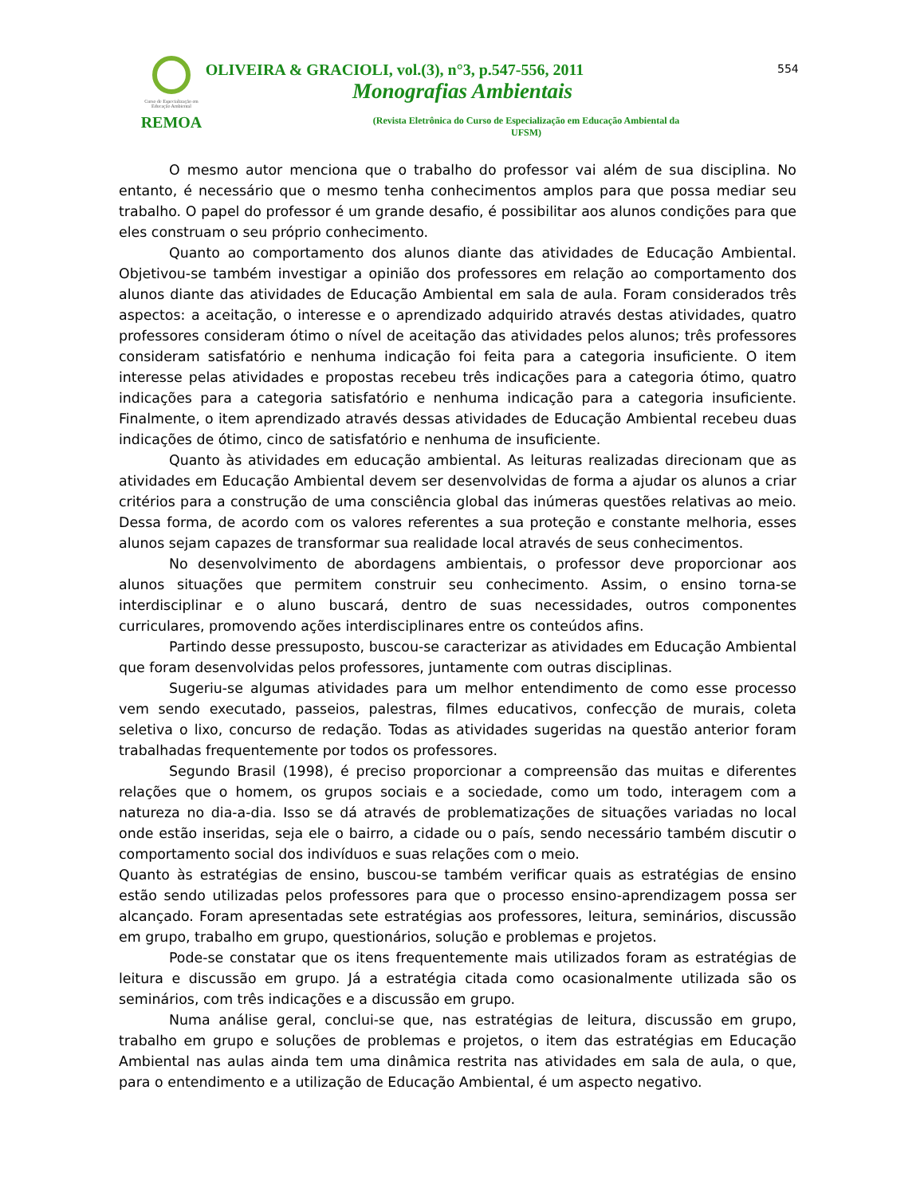Curso de Especialização em Educação Ambiental
REMOA
OLIVEIRA & GRACIOLI, vol.(3), n°3, p.547-556, 2011
Monografias Ambientais
(Revista Eletrônica do Curso de Especialização em Educação Ambiental da UFSM)
554
O mesmo autor menciona que o trabalho do professor vai além de sua disciplina. No entanto, é necessário que o mesmo tenha conhecimentos amplos para que possa mediar seu trabalho. O papel do professor é um grande desafio, é possibilitar aos alunos condições para que eles construam o seu próprio conhecimento.
Quanto ao comportamento dos alunos diante das atividades de Educação Ambiental. Objetivou-se também investigar a opinião dos professores em relação ao comportamento dos alunos diante das atividades de Educação Ambiental em sala de aula. Foram considerados três aspectos: a aceitação, o interesse e o aprendizado adquirido através destas atividades, quatro professores consideram ótimo o nível de aceitação das atividades pelos alunos; três professores consideram satisfatório e nenhuma indicação foi feita para a categoria insuficiente. O item interesse pelas atividades e propostas recebeu três indicações para a categoria ótimo, quatro indicações para a categoria satisfatório e nenhuma indicação para a categoria insuficiente. Finalmente, o item aprendizado através dessas atividades de Educação Ambiental recebeu duas indicações de ótimo, cinco de satisfatório e nenhuma de insuficiente.
Quanto às atividades em educação ambiental. As leituras realizadas direcionam que as atividades em Educação Ambiental devem ser desenvolvidas de forma a ajudar os alunos a criar critérios para a construção de uma consciência global das inúmeras questões relativas ao meio. Dessa forma, de acordo com os valores referentes a sua proteção e constante melhoria, esses alunos sejam capazes de transformar sua realidade local através de seus conhecimentos.
No desenvolvimento de abordagens ambientais, o professor deve proporcionar aos alunos situações que permitem construir seu conhecimento. Assim, o ensino torna-se interdisciplinar e o aluno buscará, dentro de suas necessidades, outros componentes curriculares, promovendo ações interdisciplinares entre os conteúdos afins.
Partindo desse pressuposto, buscou-se caracterizar as atividades em Educação Ambiental que foram desenvolvidas pelos professores, juntamente com outras disciplinas.
Sugeriu-se algumas atividades para um melhor entendimento de como esse processo vem sendo executado, passeios, palestras, filmes educativos, confecção de murais, coleta seletiva o lixo, concurso de redação. Todas as atividades sugeridas na questão anterior foram trabalhadas frequentemente por todos os professores.
Segundo Brasil (1998), é preciso proporcionar a compreensão das muitas e diferentes relações que o homem, os grupos sociais e a sociedade, como um todo, interagem com a natureza no dia-a-dia. Isso se dá através de problematizações de situações variadas no local onde estão inseridas, seja ele o bairro, a cidade ou o país, sendo necessário também discutir o comportamento social dos indivíduos e suas relações com o meio.
Quanto às estratégias de ensino, buscou-se também verificar quais as estratégias de ensino estão sendo utilizadas pelos professores para que o processo ensino-aprendizagem possa ser alcançado. Foram apresentadas sete estratégias aos professores, leitura, seminários, discussão em grupo, trabalho em grupo, questionários, solução e problemas e projetos.
Pode-se constatar que os itens frequentemente mais utilizados foram as estratégias de leitura e discussão em grupo. Já a estratégia citada como ocasionalmente utilizada são os seminários, com três indicações e a discussão em grupo.
Numa análise geral, conclui-se que, nas estratégias de leitura, discussão em grupo, trabalho em grupo e soluções de problemas e projetos, o item das estratégias em Educação Ambiental nas aulas ainda tem uma dinâmica restrita nas atividades em sala de aula, o que, para o entendimento e a utilização de Educação Ambiental, é um aspecto negativo.